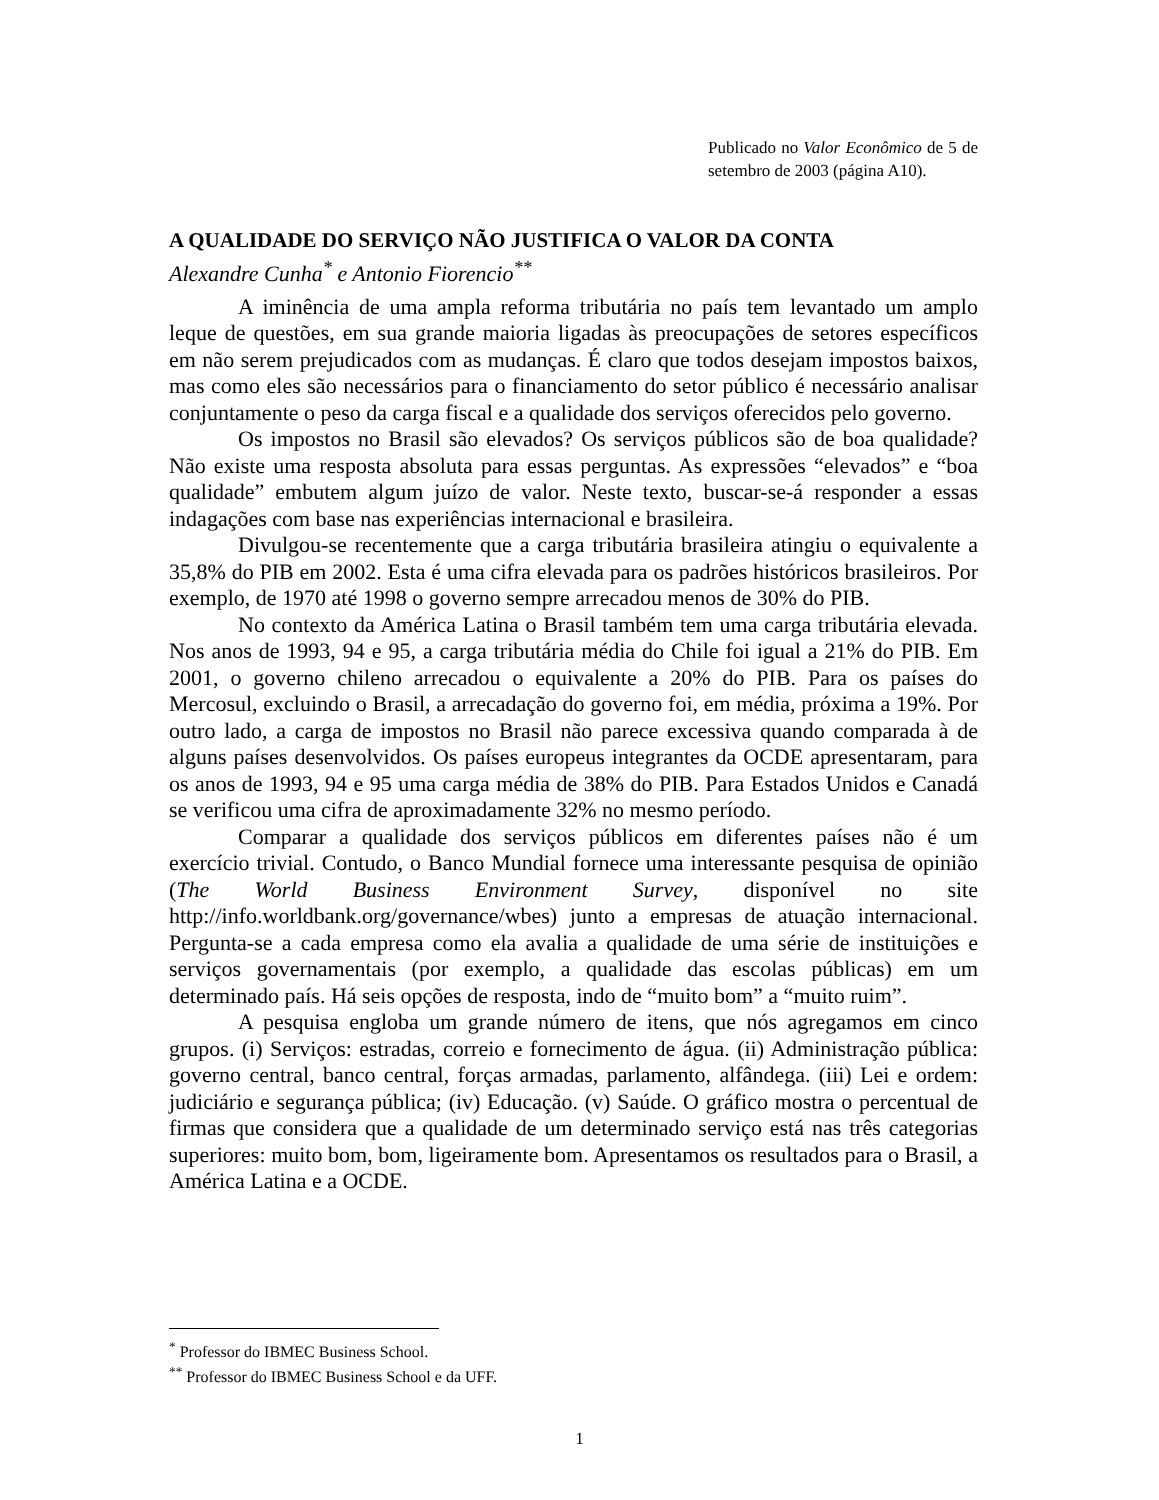Publicado no Valor Econômico de 5 de setembro de 2003 (página A10).
A QUALIDADE DO SERVIÇO NÃO JUSTIFICA O VALOR DA CONTA
Alexandre Cunha<sup>*</sup> e Antonio Fiorencio<sup>**</sup>
A iminência de uma ampla reforma tributária no país tem levantado um amplo leque de questões, em sua grande maioria ligadas às preocupações de setores específicos em não serem prejudicados com as mudanças. É claro que todos desejam impostos baixos, mas como eles são necessários para o financiamento do setor público é necessário analisar conjuntamente o peso da carga fiscal e a qualidade dos serviços oferecidos pelo governo.
Os impostos no Brasil são elevados? Os serviços públicos são de boa qualidade? Não existe uma resposta absoluta para essas perguntas. As expressões “elevados” e “boa qualidade” embutem algum juízo de valor. Neste texto, buscar-se-á responder a essas indagações com base nas experiências internacional e brasileira.
Divulgou-se recentemente que a carga tributária brasileira atingiu o equivalente a 35,8% do PIB em 2002. Esta é uma cifra elevada para os padrões históricos brasileiros. Por exemplo, de 1970 até 1998 o governo sempre arrecadou menos de 30% do PIB.
No contexto da América Latina o Brasil também tem uma carga tributária elevada. Nos anos de 1993, 94 e 95, a carga tributária média do Chile foi igual a 21% do PIB. Em 2001, o governo chileno arrecadou o equivalente a 20% do PIB. Para os países do Mercosul, excluindo o Brasil, a arrecadação do governo foi, em média, próxima a 19%. Por outro lado, a carga de impostos no Brasil não parece excessiva quando comparada à de alguns países desenvolvidos. Os países europeus integrantes da OCDE apresentaram, para os anos de 1993, 94 e 95 uma carga média de 38% do PIB. Para Estados Unidos e Canadá se verificou uma cifra de aproximadamente 32% no mesmo período.
Comparar a qualidade dos serviços públicos em diferentes países não é um exercício trivial. Contudo, o Banco Mundial fornece uma interessante pesquisa de opinião (The World Business Environment Survey, disponível no site http://info.worldbank.org/governance/wbes) junto a empresas de atuação internacional. Pergunta-se a cada empresa como ela avalia a qualidade de uma série de instituições e serviços governamentais (por exemplo, a qualidade das escolas públicas) em um determinado país. Há seis opções de resposta, indo de “muito bom” a “muito ruim”.
A pesquisa engloba um grande número de itens, que nós agregamos em cinco grupos. (i) Serviços: estradas, correio e fornecimento de água. (ii) Administração pública: governo central, banco central, forças armadas, parlamento, alfândega. (iii) Lei e ordem: judiciário e segurança pública; (iv) Educação. (v) Saúde. O gráfico mostra o percentual de firmas que considera que a qualidade de um determinado serviço está nas três categorias superiores: muito bom, bom, ligeiramente bom. Apresentamos os resultados para o Brasil, a América Latina e a OCDE.
<sup>*</sup> Professor do IBMEC Business School.
<sup>**</sup> Professor do IBMEC Business School e da UFF.
1